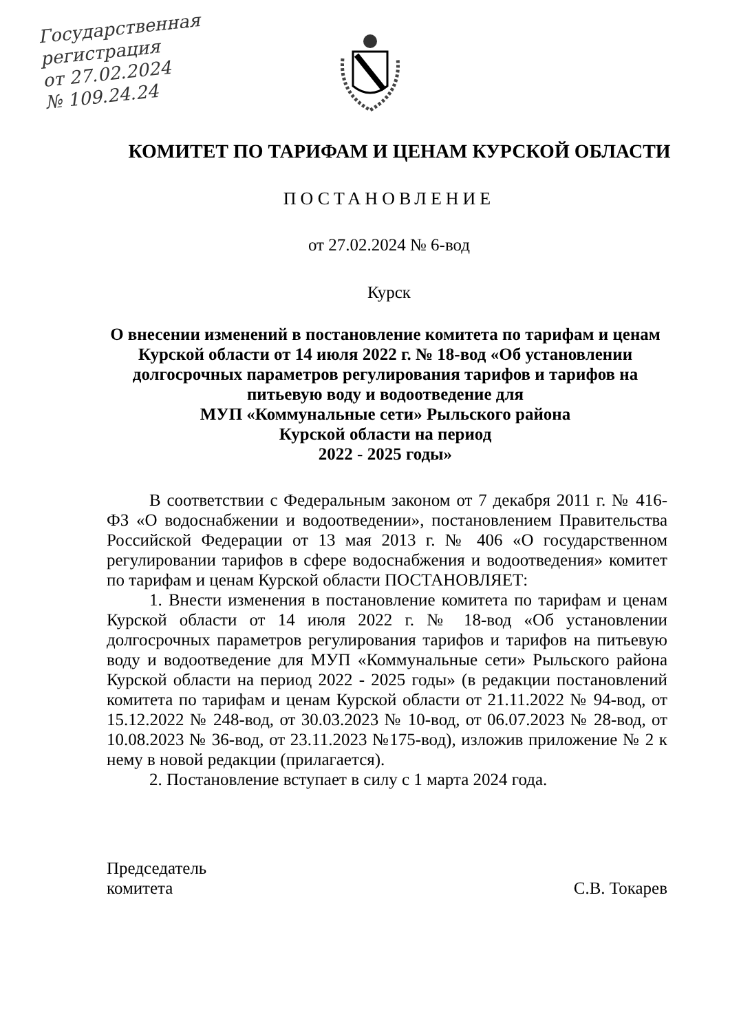Государственная
регистрация
от 27.02.2024
№ 109.24.24
КОМИТЕТ ПО ТАРИФАМ И ЦЕНАМ КУРСКОЙ ОБЛАСТИ
ПОСТАНОВЛЕНИЕ
от 27.02.2024 № 6-вод
Курск
О внесении изменений в постановление комитета по тарифам и ценам Курской области от 14 июля 2022 г. № 18-вод «Об установлении долгосрочных параметров регулирования тарифов и тарифов на питьевую воду и водоотведение для
МУП «Коммунальные сети» Рыльского района
Курской области на период
2022 - 2025 годы»
В соответствии с Федеральным законом от 7 декабря 2011 г. № 416-ФЗ «О водоснабжении и водоотведении», постановлением Правительства Российской Федерации от 13 мая 2013 г. № 406 «О государственном регулировании тарифов в сфере водоснабжения и водоотведения» комитет по тарифам и ценам Курской области ПОСТАНОВЛЯЕТ:
1. Внести изменения в постановление комитета по тарифам и ценам Курской области от 14 июля 2022 г. № 18-вод «Об установлении долгосрочных параметров регулирования тарифов и тарифов на питьевую воду и водоотведение для МУП «Коммунальные сети» Рыльского района Курской области на период 2022 - 2025 годы» (в редакции постановлений комитета по тарифам и ценам Курской области от 21.11.2022 № 94-вод, от 15.12.2022 № 248-вод, от 30.03.2023 № 10-вод, от 06.07.2023 № 28-вод, от 10.08.2023 № 36-вод, от 23.11.2023 №175-вод), изложив приложение № 2 к нему в новой редакции (прилагается).
2. Постановление вступает в силу с 1 марта 2024 года.
Председатель
комитета
С.В. Токарев